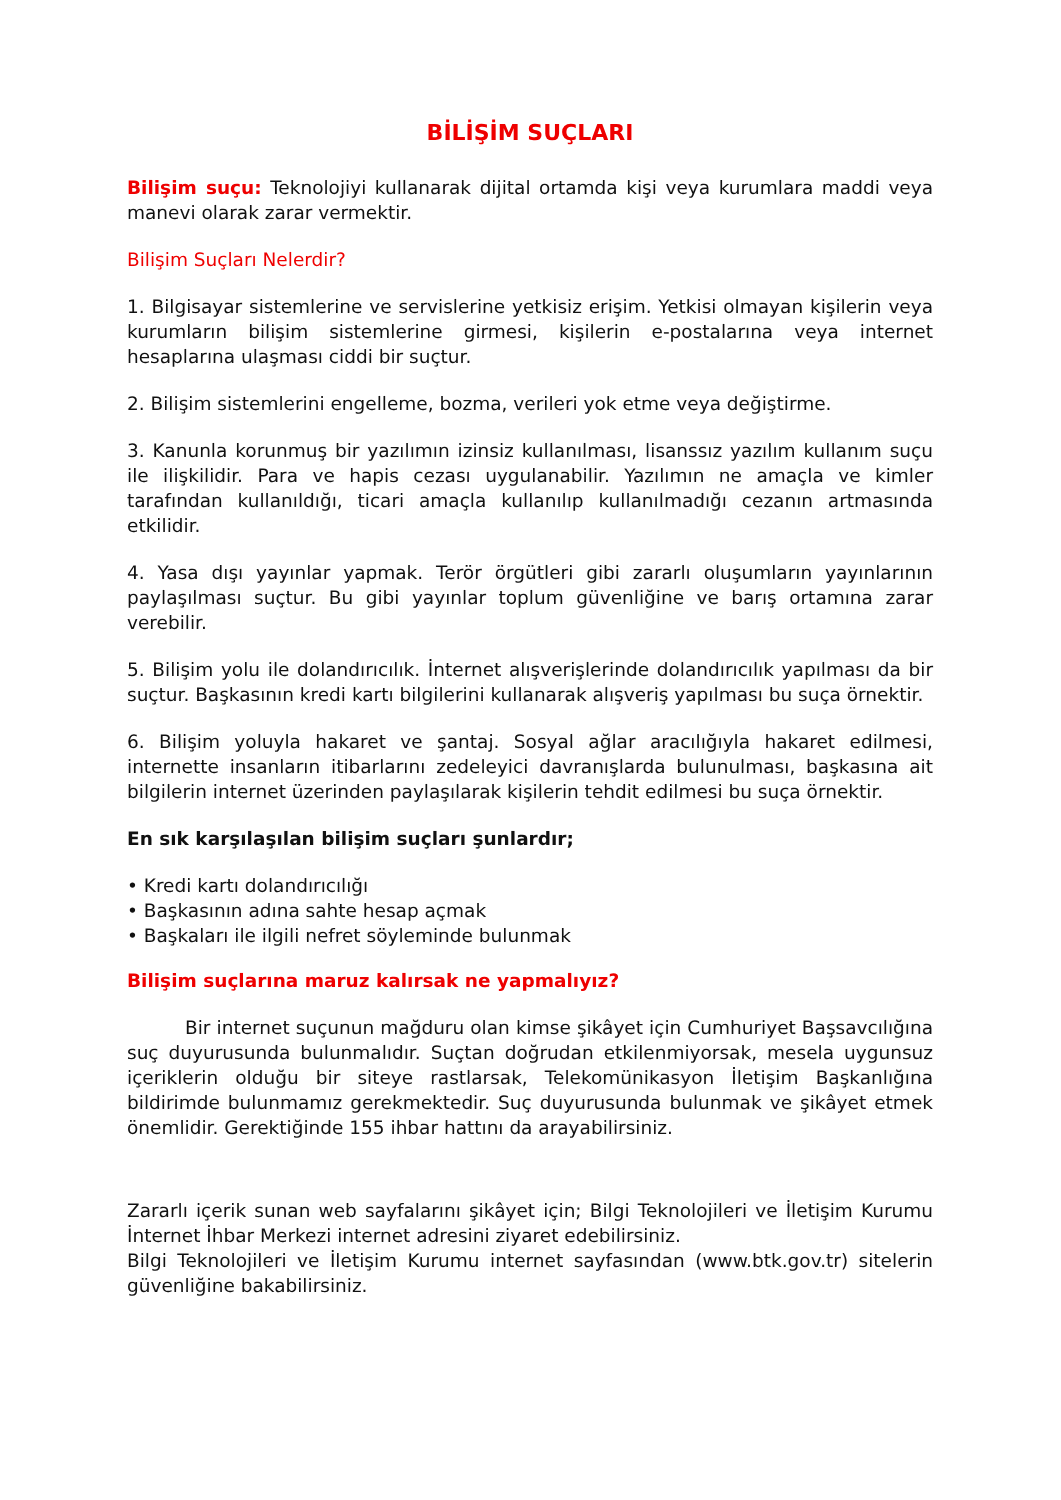BİLİŞİM SUÇLARI
Bilişim suçu: Teknolojiyi kullanarak dijital ortamda kişi veya kurumlara maddi veya manevi olarak zarar vermektir.
Bilişim Suçları Nelerdir?
1. Bilgisayar sistemlerine ve servislerine yetkisiz erişim. Yetkisi olmayan kişilerin veya kurumların bilişim sistemlerine girmesi, kişilerin e-postalarına veya internet hesaplarına ulaşması ciddi bir suçtur.
2. Bilişim sistemlerini engelleme, bozma, verileri yok etme veya değiştirme.
3. Kanunla korunmuş bir yazılımın izinsiz kullanılması, lisanssız yazılım kullanım suçu ile ilişkilidir. Para ve hapis cezası uygulanabilir. Yazılımın ne amaçla ve kimler tarafından kullanıldığı, ticari amaçla kullanılıp kullanılmadığı cezanın artmasında etkilidir.
4. Yasa dışı yayınlar yapmak. Terör örgütleri gibi zararlı oluşumların yayınlarının paylaşılması suçtur. Bu gibi yayınlar toplum güvenliğine ve barış ortamına zarar verebilir.
5. Bilişim yolu ile dolandırıcılık. İnternet alışverişlerinde dolandırıcılık yapılması da bir suçtur. Başkasının kredi kartı bilgilerini kullanarak alışveriş yapılması bu suça örnektir.
6. Bilişim yoluyla hakaret ve şantaj. Sosyal ağlar aracılığıyla hakaret edilmesi, internette insanların itibarlarını zedeleyici davranışlarda bulunulması, başkasına ait bilgilerin internet üzerinden paylaşılarak kişilerin tehdit edilmesi bu suça örnektir.
En sık karşılaşılan bilişim suçları şunlardır;
• Kredi kartı dolandırıcılığı
• Başkasının adına sahte hesap açmak
• Başkaları ile ilgili nefret söyleminde bulunmak
Bilişim suçlarına maruz kalırsak ne yapmalıyız?
Bir internet suçunun mağduru olan kimse şikâyet için Cumhuriyet Başsavcılığına suç duyurusunda bulunmalıdır. Suçtan doğrudan etkilenmiyorsak, mesela uygunsuz içeriklerin olduğu bir siteye rastlarsak, Telekomünikasyon İletişim Başkanlığına bildirimde bulunmamız gerekmektedir. Suç duyurusunda bulunmak ve şikâyet etmek önemlidir. Gerektiğinde 155 ihbar hattını da arayabilirsiniz.
Zararlı içerik sunan web sayfalarını şikâyet için; Bilgi Teknolojileri ve İletişim Kurumu İnternet İhbar Merkezi internet adresini ziyaret edebilirsiniz.
Bilgi Teknolojileri ve İletişim Kurumu internet sayfasından (www.btk.gov.tr) sitelerin güvenliğine bakabilirsiniz.